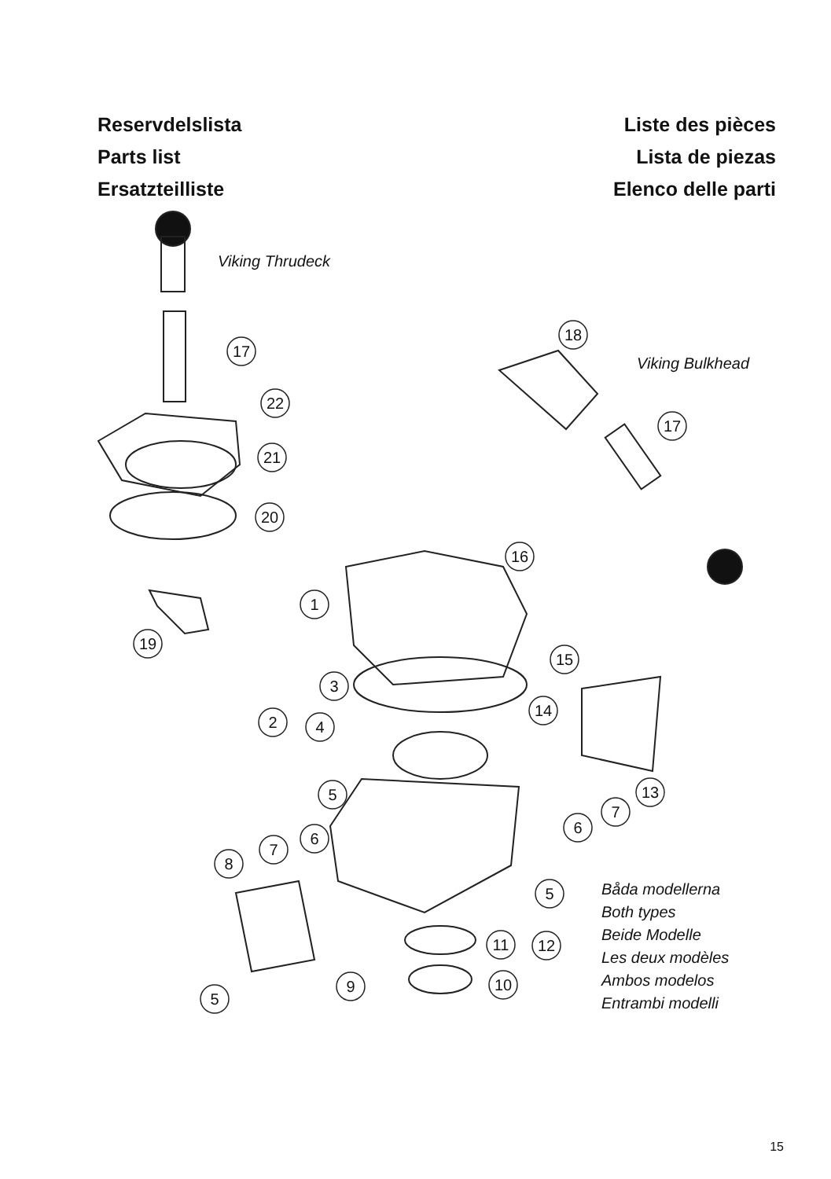Reservdelslista
Parts list
Ersatzteilliste
Liste des pièces
Lista de piezas
Elenco delle parti
17
22
21
20
19
1
16
15
3
2
4
14
5
13
7
6
7
6
8
5
11
12
9
10
5
18
17
Viking Thrudeck
Viking Bulkhead
Båda modellerna
Both types
Beide Modelle
Les deux modèles
Ambos modelos
Entrambi modelli
15